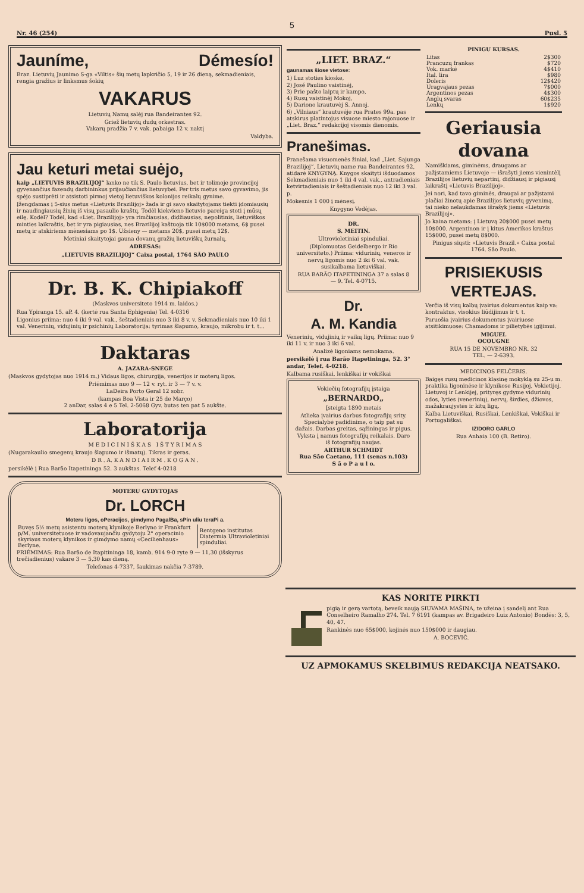5
Nr. 46 (254) Pusl. 5
Jauníme, Démesío!
Braz. Lietuvių Jaunimo S-ga «Viltis» šių metų lapkričio 5, 19 ir 26 dieną, sekmadieniais, rengia gražius ir linksmus šokių
VAKARUS
Lietuvių Namų salėj rua Bandeirantes 92.
Griež lietuvių dudų orkestras.
Vakarų pradžia 7 v. vak. pabaiga 12 v. naktį
Valdyba.
Jau keturi metai suėjo,
kaip „LIETUVIS BRAZILIJOJ“ lanko ne tik S. Paulo lietuvius, bet ir tolimoje provincijoj gyvenančius fazendų darbininkus prijaučiančius lietuvybei. Per tris metus savo gyvavimo, jis spėjo sustiprėti ir atsistoti pirmoj vietoj lietuviškos kolonijos reikalų gynime.
Įžengdamas į 5-sius metus «Lietuvis Brazilijoj» žada ir gi savo skaitytojams tiekti įdomiausių ir naudingiausių žinių iš visų pasaulio kraštų. Todėl kiekvieno lietuvio pareiga stoti į mūsų eilę. Kodėl? Todėl, kad «Liet. Brazilijoj» yra rimčiausias, didžiausias, nepolitinis, lietuviškos minties laikraštis, bet ir yra pigiausias, nes Brazilijoj kaštuoja tik 10$000 metams, 6$ pusei metų ir atskiriems mėnesiams po 1$. Užsieny — metams 20$, pusei metų 12$.
Metiniai skaitytojai gauna dovanų gražių lietuviškų žurnalų.
ADRESAS:
„LIETUVIS BRAZILIJOJ“ Caixa postal, 1764 SÃO PAULO
Dr. B. K. Chipiakoff
(Maskvos universiteto 1914 m. laidos.)
Rua Ypiranga 15. aP. 4. (kertė rua Santa Ephigenia) Tel. 4-0316
Ligonius priima: nuo 4 iki 9 val. vak., šeštadieniais nuo 3 iki 8 v. v. Sekmadieniais nuo 10 iki 1 val. Venerinių, vidujinių ir psichinių Laboratorija: tyrimas šlapumo, kraujo, mikrobu ir t. t...
Daktaras
A. JAZARA-SNEGE
(Maskvos gydytojas nuo 1914 m.) Vidaus ligos, chirurgija, venerijos ir moterų ligos.
Priėmimas nuo 9 — 12 v. ryt. ir 3 — 7 v. v.
LaDeira Porto Geral 12 sobr.
(kampas Boa Vista ir 25 de Março)
2 anDar, salas 4 e 5 Tel. 2-5068 Gyv. butas ten pat 5 aukšte.
Laboratorija
M E D I C I N I Š K A S I Š T Y R I M A S
(Nugarakaulio smegenų kraujo šlapumo ir išmatų). Tikras ir geras.
D R . A. K A N D I A I R M . K O G A N .
persikėlė į Rua Barão Itapetininga 52. 3 aukštas. Telef 4-0218
MOTERU GYDYTOJAS
Dr. LORCH
Moteru ligos, oPeracijos, gimdymo PagalBa, sPin uliu teraPi a.
| Buvęs 5½ metų asistentu moterų klynikoje Berlyno ir Frankfurt p/M. universitetuose ir vadovaujančiu gydytoju 2° operacinio skyriaus moterų klynikos ir gimdymo namų «Cecilienhaus» Berlyne. | Rentgeno institutas Diatermia Ultravioletiniai spinduliai. |
PRIĖMIMAS: Rua Barão de Itapitininga 18, kamb. 914 9-0 ryte 9 — 11,30 (išskyrus trečiadienius) vakare 3 — 5,30 kas dieną.
Telefonas 4-7337, šaukimas nakčia 7-3789.
„LIET. BRAZ.“
gaunamas šiose vietose:
1) Luz stoties kioske,
2) José Paulino vaistinėj,
3) Prie pašto laiptų ir kampo,
4) Rusų vaistinėj Mokoj,
5) Dariono krautuvėj S. Annoj.
6) „Vilniaus“ krautuvėje rua Prates 99a. pas atskirus platintojus visuose miesto rajonuose ir „Liet. Braz.“ redakcijoj visomis dienomis.
Pranešimas.
Pranešama visuomenės žiniai, kad „Liet. Sajunga Brazilijoj“, Lietuvių name rua Bandeirantes 92, atidarė KNYGYNĄ. Knygos skaityti išduodamos Sekmadieniais nuo 1 iki 4 val. vak., antradieniais ketvirtadieniais ir šeštadieniais nuo 12 iki 3 val. p.
Mokesnis 1 000 į mėnesį.
Knygyno Vedėjas.
DR.
S. MEITIN.
Ultrovioletiniai spinduliai.
(Diplomuotas Geidelbergo ir Rio universiteto.) Priima: vidurinių, veneros ir nervų ligomis nuo 2 iki 6 val. vak. susikalbama lietuviškai.
RUA BARÃO ITAPETININGA 37 a salas 8 — 9. Tel. 4-0715.
Dr.
A. M. Kandia
Venerinių, vidujinių ir vaikų ligų. Priima: nuo 9 iki 11 v. ir nuo 3 iki 6 val.
Analizė ligoniams nemokama.
persikėlė į rua Barão Itapetininga, 52. 3° andar, Telef. 4-0218.
Kalbama rusiškai, lenkiškai ir vokiškai
Vokiečių fotografijų įstaiga
„BERNARDO„
Įsteigta 1890 metais
Atlieka įvairius darbus fotografijų srity. Specialybė padidinime, o taip pat su dažais. Darbas greitas, sąžiningas ir pigus. Vyksta į namus fotografijų reikalais. Daro iš fotografijų naujas.
ARTHUR SCHMIDT
Rua São Caetano, 111 (senas n.103)
S ã o P a u l o.
PINIGU KURSAS.
| Litas | 2$300 |
| Prancuzų frankas | $720 |
| Vok. markė | 4$410 |
| Ital. lira | $980 |
| Doleris | 12$420 |
| Uragvajaus pezas | 7$000 |
| Argentinos pezas | 4$300 |
| Anglų svaras | 60$235 |
| Lenkų | 1$920 |
Geriausia dovana
Namiškiams, giminėms, draugams ar pažįstamiems Lietuvoje — išrašyti jiems vienintėlį Brazilijos lietuvių nepartinį, didžiausį ir pigiausį laikraštį «Lietuvis Brazilijoj».
Jei nori, kad tavo giminės, draugai ar pažįstami plačiai žinotų apie Brazilijos lietuvių gyvenimą, tai nieko nelaukdamas išrašyk jiems «Lietuvis Brazilijoj».
Jo kaina metams: į Lietuvą 20$000 pusei metų 10$000. Argentinon ir į kitus Amerikos kraštus 15$000, pusei metų 8$000.
Pinigus siųsti: «Lietuvis Brazil.» Caixa postal 1764. São Paulo.
PRISIEKUSIS VERTEJAS.
Verčia iš visų kalbų įvairius dokumentus kaip va: kontraktus, visokius liūdijimus ir t. t.
Paruošia įvairius dokumentus įvairiuose atsitikimuose: Chamadoms ir pilietybės įgijimui.
MIGUEL
OCOUGNE
RUA 15 DE NOVEMBRO NR. 32
TEL. — 2-6393.
MEDICINOS FELČERIS.
Baigęs rusų medicinos klasinę mokyklą su 25-u m. praktika ligoninėse ir klynikose Rusijoj, Vokietijoj, Lietuvoj ir Lenkijej, prityręs gydyme vidurinių odos, lyties (venerinių), nervų, širdies, džiovos, mažakraujystės ir kitų ligų.
Kalba Lietuviškai, Rusiškai, Lenkiškai, Vokiškai ir Portugališkai.
IZIDORO GARLO
Rua Anhaia 100 (B. Retiro).
KAS NORITE PIRKTI
pigią ir gerą vartotą, beveik naują SIUVAMA MAŠINA, te užeina į sandelį ant Rua Conselheiro Ramalho 274. Tel. 7 6191 (kampas av. Brigadeiro Luiz Antonio) Bondės: 3, 5, 40, 47.
Rankinės nuo 65$000, kojinės nuo 150$000 ir daugiau.
A. BOCEVIČ.
UZ APMOKAMUS SKELBIMUS REDAKCIJA NEATSAKO.